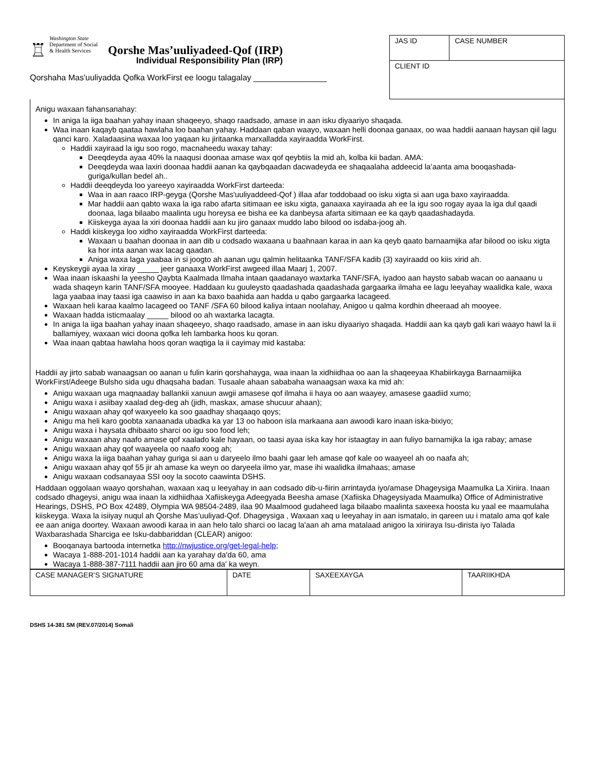♖ Washington State
Department of Social
& Health Services Qorshe Mas’uuliyadeed-Qof (IRP)
Individual Responsibility Plan (IRP)
Qorshaha Mas'uuliyadda Qofka WorkFirst ee loogu talagalay ________________
| JAS ID | CASE NUMBER |
| CLIENT ID | |
Anigu waxaan fahansanahay:
In aniga la iiga baahan yahay inaan shaqeeyo, shaqo raadsado, amase in aan isku diyaariyo shaqada.
Waa inaan kaqayb qaataa hawlaha loo baahan yahay. Haddaan qaban waayo, waxaan helli doonaa ganaax, oo waa haddii aanaan haysan qiil lagu qanci karo. Xaladaasina waxaa loo yaqaan ku jiritaanka marxalladda xayiraadda WorkFirst.
Haddii xayiraad la igu soo rogo, macnaheedu waxay tahay:
Deeqdeyda ayaa 40% la naaqusi doonaa amase wax qof qeybtiis la mid ah, kolba kii badan. AMA:
Deeqdeyda waa laxiri doonaa haddii aanan ka qaybqaadan dacwadeyda ee shaqaalaha addeecid la’aanta ama booqashada-guriga/kullan bedel ah..
Haddii deeqdeyda loo yareeyo xayiraadda WorkFirst darteeda:
Waa in aan raaco IRP-geyga (Qorshe Mas'uuliyaddeed-Qof ) illaa afar toddobaad oo isku xigta si aan uga baxo xayiraadda.
Mar haddii aan qabto waxa la iga rabo afarta sitimaan ee isku xigta, ganaaxa xayiraada ah ee la igu soo rogay ayaa la iga dul qaadi doonaa, laga bilaabo maalinta ugu horeysa ee bisha ee ka danbeysa afarta sitimaan ee ka qayb qaadashadayda.
Kiiskeyga ayaa la xiri doonaa haddii aan ku jiro ganaax muddo labo bilood oo isdaba-joog ah.
Haddi kiiskeyga loo xidho xayiraadda WorkFirst darteeda:
Waxaan u baahan doonaa in aan dib u codsado waxaana u baahnaan karaa in aan ka qeyb qaato barnaamijka afar bilood oo isku xigta ka hor inta aanan wax lacag qaadan.
Aniga waxa laga yaabaa in si joogto ah aanan ugu qalmin helitaanka TANF/SFA kadib (3) xayiraadd oo kiis xirid ah.
Keyskeygii ayaa la xiray _____ jeer ganaaxa WorkFirst awgeed illaa Maarj 1, 2007.
Waa inaan iskaashi la yeesho Qaybta Kaalmada Ilmaha intaan qaadanayo waxtarka TANF/SFA, iyadoo aan haysto sabab wacan oo aanaanu u wada shaqeyn karin TANF/SFA mooyee. Haddaan ku guuleysto qaadashada qaadashada gargaarka ilmaha ee lagu leeyahay waalidka kale, waxa laga yaabaa inay taasi iga caawiso in aan ka baxo baahida aan hadda u qabo gargaarka lacageed.
Waxaan heli karaa kaalmo lacageed oo TANF /SFA 60 bilood kaliya intaan noolahay, Anigoo u qalma kordhin dheeraad ah mooyee.
Waxaan hadda isticmaalay _____ bilood oo ah waxtarka lacagta.
In aniga la iiga baahan yahay inaan shaqeeyo, shaqo raadsado, amase in aan isku diyaariyo shaqada. Haddii aan ka qayb gali kari waayo hawl la ii ballamiyey, waxaan wici doona qofka leh lambarka hoos ku qoran.
Waa inaan qabtaa hawlaha hoos qoran waqtiga la ii cayimay mid kastaba:
Haddii ay jirto sabab wanaagsan oo aanan u fulin karin qorshahayga, waa inaan la xidhiidhaa oo aan la shaqeeyaa Khabiirkayga Barnaamiijka WorkFirst/Adeege Bulsho sida ugu dhaqsaha badan. Tusaale ahaan sababaha wanaagsan waxa ka mid ah:
Anigu waxaan uga maqnaaday ballankii xanuun awgii amasese qof ilmaha ii haya oo aan waayey, amasese gaadiid xumo;
Anigu waxa i asiibay xaalad deg-deg ah (jidh, maskax, amase shucuur ahaan);
Anigu waxaan ahay qof waxyeelo ka soo gaadhay shaqaaqo qoys;
Anigu ma heli karo goobta xanaanada ubadka ka yar 13 oo haboon isla markaana aan awoodi karo inaan iska-bixiyo;
Anigu waxa i haysata dhibaato sharci oo igu soo food leh;
Anigu waxaan ahay naafo amase qof xaalado kale hayaan, oo taasi ayaa iska kay hor istaagtay in aan fuliyo barnamijka la iga rabay; amase
Anigu waxaan ahay qof waayeela oo naafo xoog ah;
Anigu waxa la iiga baahan yahay guriga si aan u daryeelo ilmo baahi gaar leh amase qof kale oo waayeel ah oo naafa ah;
Anigu waxaan ahay qof 55 jir ah amase ka weyn oo daryeela ilmo yar, mase ihi waalidka ilmahaas; amase
Anigu waxaan codsanayaa SSI ooy la socoto caawinta DSHS.
Haddaan oggolaan waayo qorshahan, waxaan xaq u leeyahay in aan codsado dib-u-fiirin arrintayda iyo/amase Dhageysiga Maamulka La Xiriira. Inaan codsado dhageysi, anigu waa inaan la xidhiidhaa Xafiiskeyga Adeegyada Beesha amase (Xafiiska Dhageysiyada Maamulka) Office of Administrative Hearings, DSHS, PO Box 42489, Olympia WA 98504-2489, ilaa 90 Maalmood gudaheed laga bilaabo maalinta saxeexa hoosta ku yaal ee maamulaha kiiskeyga. Waxa la isiiyay nuqul ah Qorshe Mas’uuliyad-Qof. Dhageysiga , Waxaan xaq u leeyahay in aan ismatalo, in qareen uu i matalo ama qof kale ee aan aniga doortey. Waxaan awoodi karaa in aan helo talo sharci oo lacag la'aan ah ama matalaad anigoo la xiriiraya Isu-dirista iyo Talada Waxbarashada Sharciga ee Isku-dabbariddan (CLEAR) anigoo:
Booqanaya bartooda internetka http://nwjustice.org/get-legal-help;
Wacaya 1-888-201-1014 haddii aan ka yarahay da'da 60, ama
Wacaya 1-888-387-7111 haddii aan jiro 60 ama da' ka weyn.
| CASE MANAGER’S SIGNATURE | DATE | SAXEEXAYGA | TAARIIKHDA |
DSHS 14-381 SM (REV.07/2014) Somali